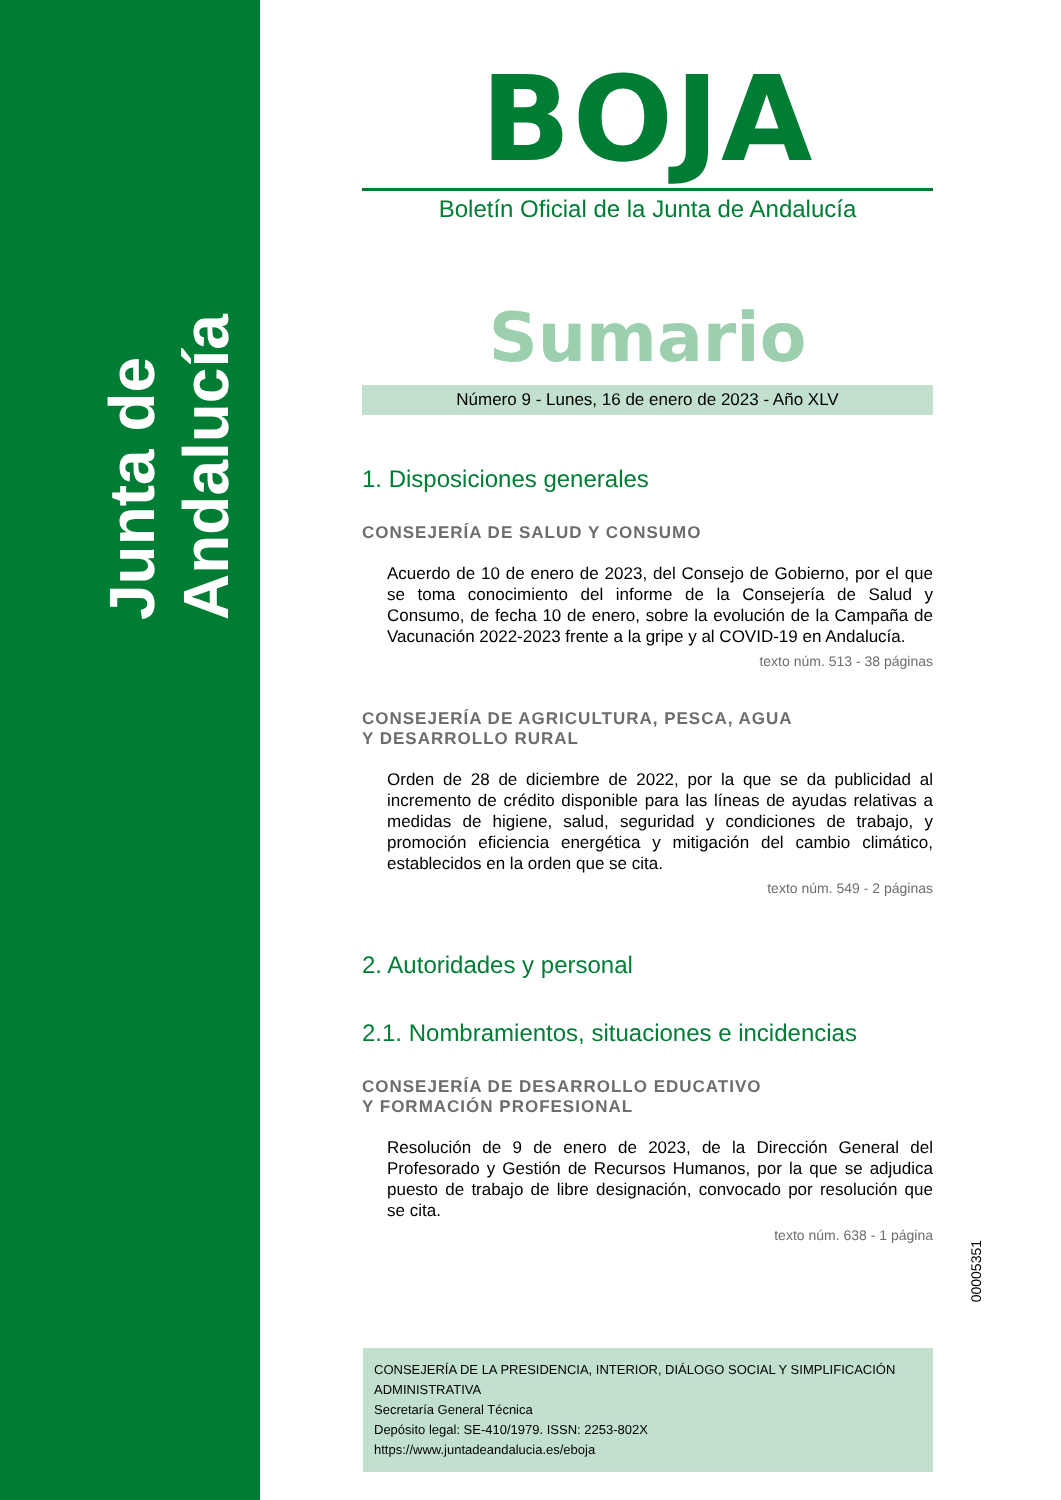Junta de Andalucía
BOJA
Boletín Oficial de la Junta de Andalucía
Sumario
Número 9 - Lunes, 16 de enero de 2023 - Año XLV
1. Disposiciones generales
CONSEJERÍA DE SALUD Y CONSUMO
Acuerdo de 10 de enero de 2023, del Consejo de Gobierno, por el que se toma conocimiento del informe de la Consejería de Salud y Consumo, de fecha 10 de enero, sobre la evolución de la Campaña de Vacunación 2022-2023 frente a la gripe y al COVID-19 en Andalucía.
texto núm. 513 - 38 páginas
CONSEJERÍA DE AGRICULTURA, PESCA, AGUA
Y DESARROLLO RURAL
Orden de 28 de diciembre de 2022, por la que se da publicidad al incremento de crédito disponible para las líneas de ayudas relativas a medidas de higiene, salud, seguridad y condiciones de trabajo, y promoción eficiencia energética y mitigación del cambio climático, establecidos en la orden que se cita.
texto núm. 549 - 2 páginas
2. Autoridades y personal
2.1. Nombramientos, situaciones e incidencias
CONSEJERÍA DE DESARROLLO EDUCATIVO
Y FORMACIÓN PROFESIONAL
Resolución de 9 de enero de 2023, de la Dirección General del Profesorado y Gestión de Recursos Humanos, por la que se adjudica puesto de trabajo de libre designación, convocado por resolución que se cita.
texto núm. 638 - 1 página
00005351
CONSEJERÍA DE LA PRESIDENCIA, INTERIOR, DIÁLOGO SOCIAL Y SIMPLIFICACIÓN ADMINISTRATIVA
Secretaría General Técnica
Depósito legal: SE-410/1979. ISSN: 2253-802X
https://www.juntadeandalucia.es/eboja